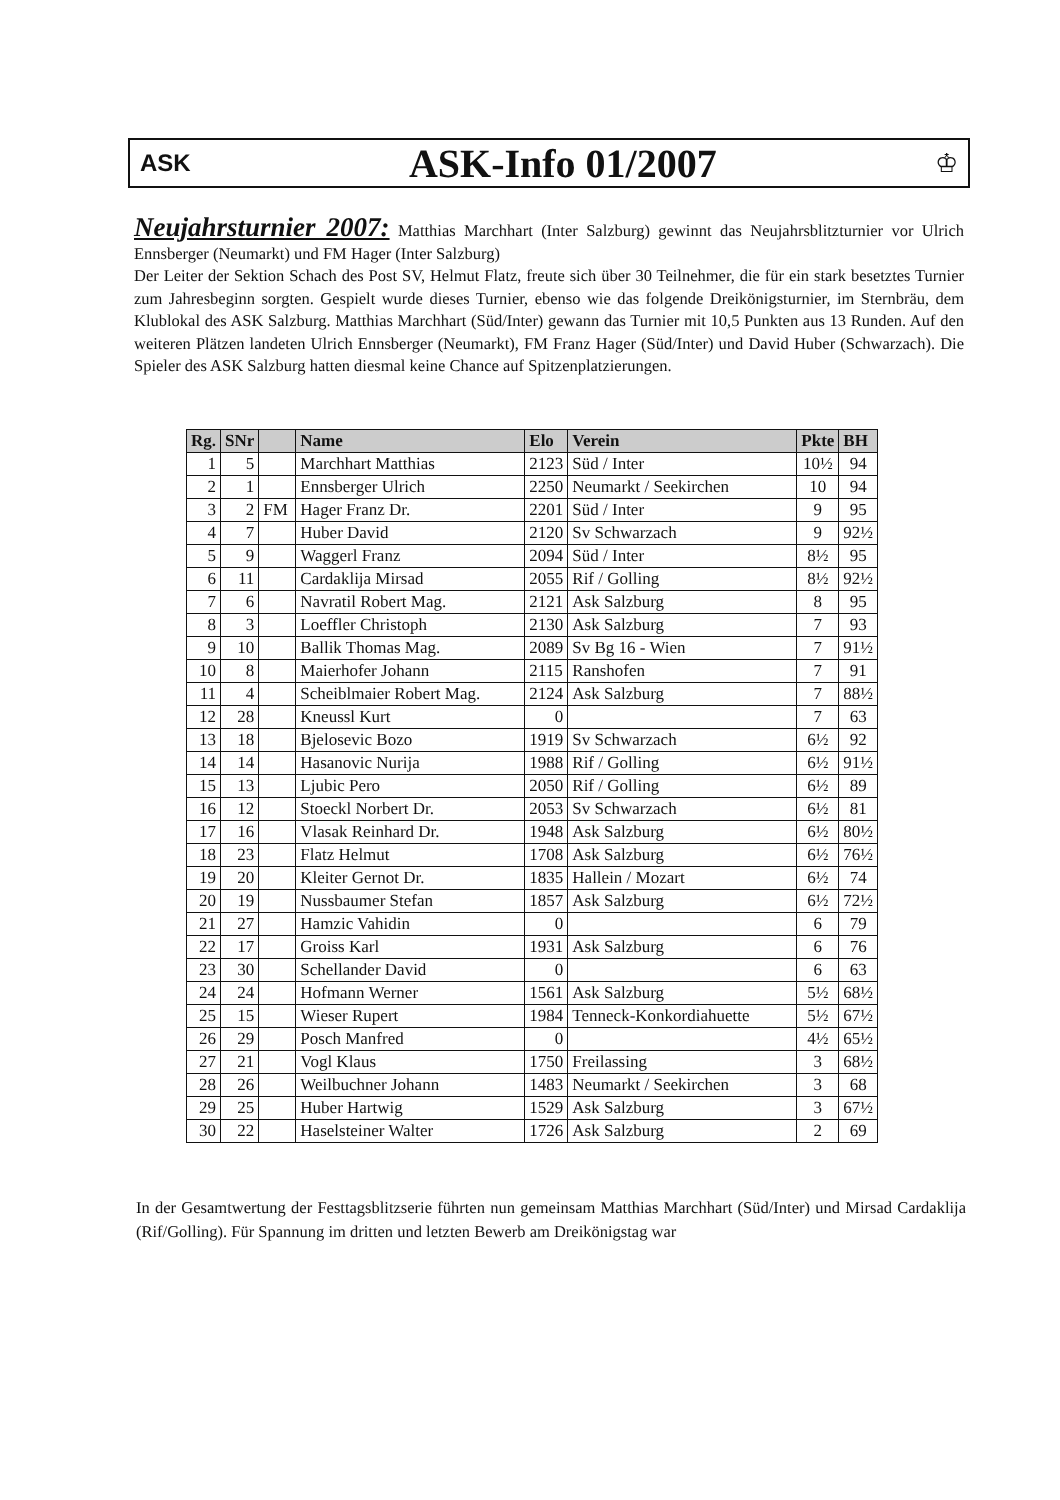ASK
ASK-Info 01/2007
♔
Neujahrsturnier 2007: Matthias Marchhart (Inter Salzburg) gewinnt das Neujahrsblitzturnier vor Ulrich Ennsberger (Neumarkt) und FM Hager (Inter Salzburg)
Der Leiter der Sektion Schach des Post SV, Helmut Flatz, freute sich über 30 Teilnehmer, die für ein stark besetztes Turnier zum Jahresbeginn sorgten. Gespielt wurde dieses Turnier, ebenso wie das folgende Dreikönigsturnier, im Sternbräu, dem Klublokal des ASK Salzburg. Matthias Marchhart (Süd/Inter) gewann das Turnier mit 10,5 Punkten aus 13 Runden. Auf den weiteren Plätzen landeten Ulrich Ennsberger (Neumarkt), FM Franz Hager (Süd/Inter) und David Huber (Schwarzach). Die Spieler des ASK Salzburg hatten diesmal keine Chance auf Spitzenplatzierungen.
| Rg. | SNr | | Name | Elo | Verein | Pkte | BH |
| --- | --- | --- | --- | --- | --- | --- | --- |
| 1 | 5 | | Marchhart Matthias | 2123 | Süd / Inter | 10½ | 94 |
| 2 | 1 | | Ennsberger Ulrich | 2250 | Neumarkt / Seekirchen | 10 | 94 |
| 3 | 2 | FM | Hager Franz Dr. | 2201 | Süd / Inter | 9 | 95 |
| 4 | 7 | | Huber David | 2120 | Sv Schwarzach | 9 | 92½ |
| 5 | 9 | | Waggerl Franz | 2094 | Süd / Inter | 8½ | 95 |
| 6 | 11 | | Cardaklija Mirsad | 2055 | Rif / Golling | 8½ | 92½ |
| 7 | 6 | | Navratil Robert Mag. | 2121 | Ask Salzburg | 8 | 95 |
| 8 | 3 | | Loeffler Christoph | 2130 | Ask Salzburg | 7 | 93 |
| 9 | 10 | | Ballik Thomas Mag. | 2089 | Sv Bg 16 - Wien | 7 | 91½ |
| 10 | 8 | | Maierhofer Johann | 2115 | Ranshofen | 7 | 91 |
| 11 | 4 | | Scheiblmaier Robert Mag. | 2124 | Ask Salzburg | 7 | 88½ |
| 12 | 28 | | Kneussl Kurt | 0 | | 7 | 63 |
| 13 | 18 | | Bjelosevic Bozo | 1919 | Sv Schwarzach | 6½ | 92 |
| 14 | 14 | | Hasanovic Nurija | 1988 | Rif / Golling | 6½ | 91½ |
| 15 | 13 | | Ljubic Pero | 2050 | Rif / Golling | 6½ | 89 |
| 16 | 12 | | Stoeckl Norbert Dr. | 2053 | Sv Schwarzach | 6½ | 81 |
| 17 | 16 | | Vlasak Reinhard Dr. | 1948 | Ask Salzburg | 6½ | 80½ |
| 18 | 23 | | Flatz Helmut | 1708 | Ask Salzburg | 6½ | 76½ |
| 19 | 20 | | Kleiter Gernot Dr. | 1835 | Hallein / Mozart | 6½ | 74 |
| 20 | 19 | | Nussbaumer Stefan | 1857 | Ask Salzburg | 6½ | 72½ |
| 21 | 27 | | Hamzic Vahidin | 0 | | 6 | 79 |
| 22 | 17 | | Groiss Karl | 1931 | Ask Salzburg | 6 | 76 |
| 23 | 30 | | Schellander David | 0 | | 6 | 63 |
| 24 | 24 | | Hofmann Werner | 1561 | Ask Salzburg | 5½ | 68½ |
| 25 | 15 | | Wieser Rupert | 1984 | Tenneck-Konkordiahuette | 5½ | 67½ |
| 26 | 29 | | Posch Manfred | 0 | | 4½ | 65½ |
| 27 | 21 | | Vogl Klaus | 1750 | Freilassing | 3 | 68½ |
| 28 | 26 | | Weilbuchner Johann | 1483 | Neumarkt / Seekirchen | 3 | 68 |
| 29 | 25 | | Huber Hartwig | 1529 | Ask Salzburg | 3 | 67½ |
| 30 | 22 | | Haselsteiner Walter | 1726 | Ask Salzburg | 2 | 69 |
In der Gesamtwertung der Festtagsblitzserie führten nun gemeinsam Matthias Marchhart (Süd/Inter) und Mirsad Cardaklija (Rif/Golling). Für Spannung im dritten und letzten Bewerb am Dreikönigstag war